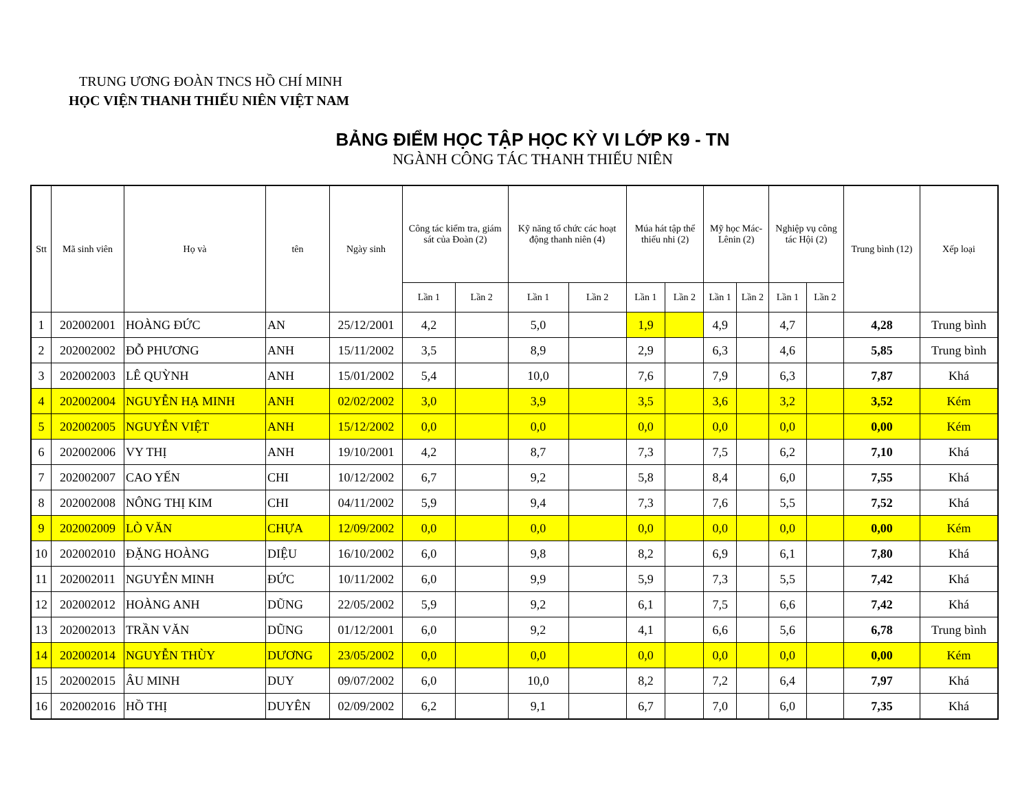TRUNG ƯƠNG ĐOÀN TNCS HỒ CHÍ MINH
HỌC VIỆN THANH THIẾU NIÊN VIỆT NAM
BẢNG ĐIỂM HỌC TẬP HỌC KỲ VI LỚP K9 - TN
NGÀNH CÔNG TÁC THANH THIẾU NIÊN
| Stt | Mã sinh viên | Họ và | tên | Ngày sinh | Công tác kiểm tra, giám sát của Đoàn (2) | | Kỹ năng tổ chức các hoạt động thanh niên (4) | | Múa hát tập thể thiếu nhi (2) | | Mỹ học Mác-Lênin (2) | | Nghiệp vụ công tác Hội (2) | | Trung bình (12) | Xếp loại |
| --- | --- | --- | --- | --- | --- | --- | --- | --- | --- | --- | --- | --- | --- | --- | --- | --- |
| | | | | | Lần 1 | Lần 2 | Lần 1 | Lần 2 | Lần 1 | Lần 2 | Lần 1 | Lần 2 | Lần 1 | Lần 2 | | |
| 1 | 202002001 | HOÀNG ĐỨC | AN | 25/12/2001 | 4,2 | | 5,0 | | 1,9 | | 4,9 | | 4,7 | | 4,28 | Trung bình |
| 2 | 202002002 | ĐỖ PHƯƠNG | ANH | 15/11/2002 | 3,5 | | 8,9 | | 2,9 | | 6,3 | | 4,6 | | 5,85 | Trung bình |
| 3 | 202002003 | LÊ QUỲNH | ANH | 15/01/2002 | 5,4 | | 10,0 | | 7,6 | | 7,9 | | 6,3 | | 7,87 | Khá |
| 4 | 202002004 | NGUYỄN HẠ MINH | ANH | 02/02/2002 | 3,0 | | 3,9 | | 3,5 | | 3,6 | | 3,2 | | 3,52 | Kém |
| 5 | 202002005 | NGUYỄN VIỆT | ANH | 15/12/2002 | 0,0 | | 0,0 | | 0,0 | | 0,0 | | 0,0 | | 0,00 | Kém |
| 6 | 202002006 | VY THỊ | ANH | 19/10/2001 | 4,2 | | 8,7 | | 7,3 | | 7,5 | | 6,2 | | 7,10 | Khá |
| 7 | 202002007 | CAO YẾN | CHI | 10/12/2002 | 6,7 | | 9,2 | | 5,8 | | 8,4 | | 6,0 | | 7,55 | Khá |
| 8 | 202002008 | NÔNG THỊ KIM | CHI | 04/11/2002 | 5,9 | | 9,4 | | 7,3 | | 7,6 | | 5,5 | | 7,52 | Khá |
| 9 | 202002009 | LÒ VĂN | CHỰA | 12/09/2002 | 0,0 | | 0,0 | | 0,0 | | 0,0 | | 0,0 | | 0,00 | Kém |
| 10 | 202002010 | ĐẶNG HOÀNG | DIỆU | 16/10/2002 | 6,0 | | 9,8 | | 8,2 | | 6,9 | | 6,1 | | 7,80 | Khá |
| 11 | 202002011 | NGUYỄN MINH | ĐỨC | 10/11/2002 | 6,0 | | 9,9 | | 5,9 | | 7,3 | | 5,5 | | 7,42 | Khá |
| 12 | 202002012 | HOÀNG ANH | DŨNG | 22/05/2002 | 5,9 | | 9,2 | | 6,1 | | 7,5 | | 6,6 | | 7,42 | Khá |
| 13 | 202002013 | TRẦN VĂN | DŨNG | 01/12/2001 | 6,0 | | 9,2 | | 4,1 | | 6,6 | | 5,6 | | 6,78 | Trung bình |
| 14 | 202002014 | NGUYỄN THÙY | DƯƠNG | 23/05/2002 | 0,0 | | 0,0 | | 0,0 | | 0,0 | | 0,0 | | 0,00 | Kém |
| 15 | 202002015 | ÂU MINH | DUY | 09/07/2002 | 6,0 | | 10,0 | | 8,2 | | 7,2 | | 6,4 | | 7,97 | Khá |
| 16 | 202002016 | HỒ THỊ | DUYÊN | 02/09/2002 | 6,2 | | 9,1 | | 6,7 | | 7,0 | | 6,0 | | 7,35 | Khá |